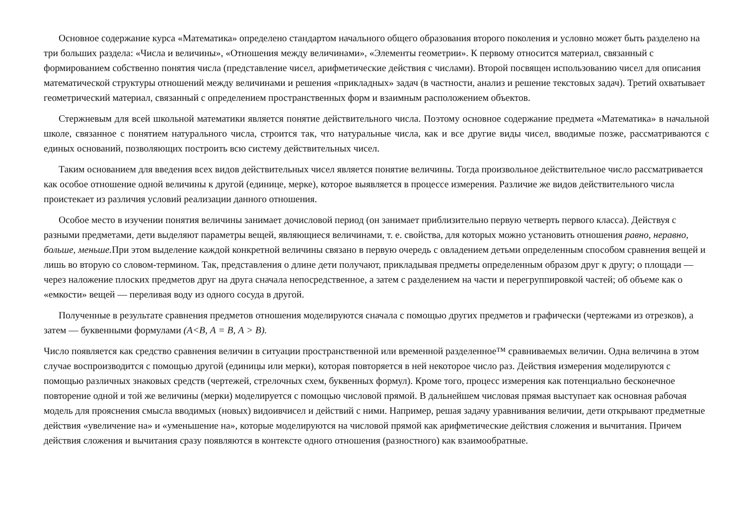Основное содержание курса «Математика» определено стандартом начального общего образования второго поколения и условно может быть разделено на три больших раздела: «Числа и величины», «Отношения между величинами», «Элементы геометрии». К первому относится материал, связанный с формированием собственно понятия числа (представление чисел, арифметические действия с числами). Второй посвящен использованию чисел для описания математической структуры отношений между величинами и решения «прикладных» задач (в частности, анализ и решение текстовых задач). Третий охватывает геометрический материал, связанный с определением пространственных форм и взаимным расположением объектов.
Стержневым для всей школьной математики является понятие действительного числа. Поэтому основное содержание предмета «Математика» в начальной школе, связанное с понятием натурального числа, строится так, что натуральные числа, как и все другие виды чисел, вводимые позже, рассматриваются с единых оснований, позволяющих построить всю систему действительных чисел.
Таким основанием для введения всех видов действительных чисел является понятие величины. Тогда произвольное действительное число рассматривается как особое отношение одной величины к другой (единице, мерке), которое выявляется в процессе измерения. Различие же видов действительного числа проистекает из различия условий реализации данного отношения.
Особое место в изучении понятия величины занимает дочисловой период (он занимает приблизительно первую четверть первого класса). Действуя с разными предметами, дети выделяют параметры вещей, являющиеся величинами, т. е. свойства, для которых можно установить отношения равно, неравно, больше, меньше. При этом выделение каждой конкретной величины связано в первую очередь с овладением детьми определенным способом сравнения вещей и лишь во вторую со словом-термином. Так, представления о длине дети получают, прикладывая предметы определенным образом друг к другу; о площади — через наложение плоских предметов друг на друга сначала непосредственное, а затем с разделением на части и перегруппировкой частей; об объеме как о «емкости» вещей — переливая воду из одного сосуда в другой.
Полученные в результате сравнения предметов отношения моделируются сначала с помощью других предметов и графически (чертежами из отрезков), а затем — буквенными формулами (А<В, А = В, А > В).
Число появляется как средство сравнения величин в ситуации пространственной или временной разделенное™ сравниваемых величин. Одна величина в этом случае воспроизводится с помощью другой (единицы или мерки), которая повторяется в ней некоторое число раз. Действия измерения моделируются с помощью различных знаковых средств (чертежей, стрелочных схем, буквенных формул). Кроме того, процесс измерения как потенциально бесконечное повторение одной и той же величины (мерки) моделируется с помощью числовой прямой. В дальнейшем числовая прямая выступает как основная рабочая модель для прояснения смысла вводимых (новых) видоивчисел и действий с ними. Например, решая задачу уравнивания величии, дети открывают предметные действия «увеличение на» и «уменьшение на», которые моделируются на числовой прямой как арифметические действия сложения и вычитания. Причем действия сложения и вычитания сразу появляются в контексте одного отношения (разностного) как взаимообратные.